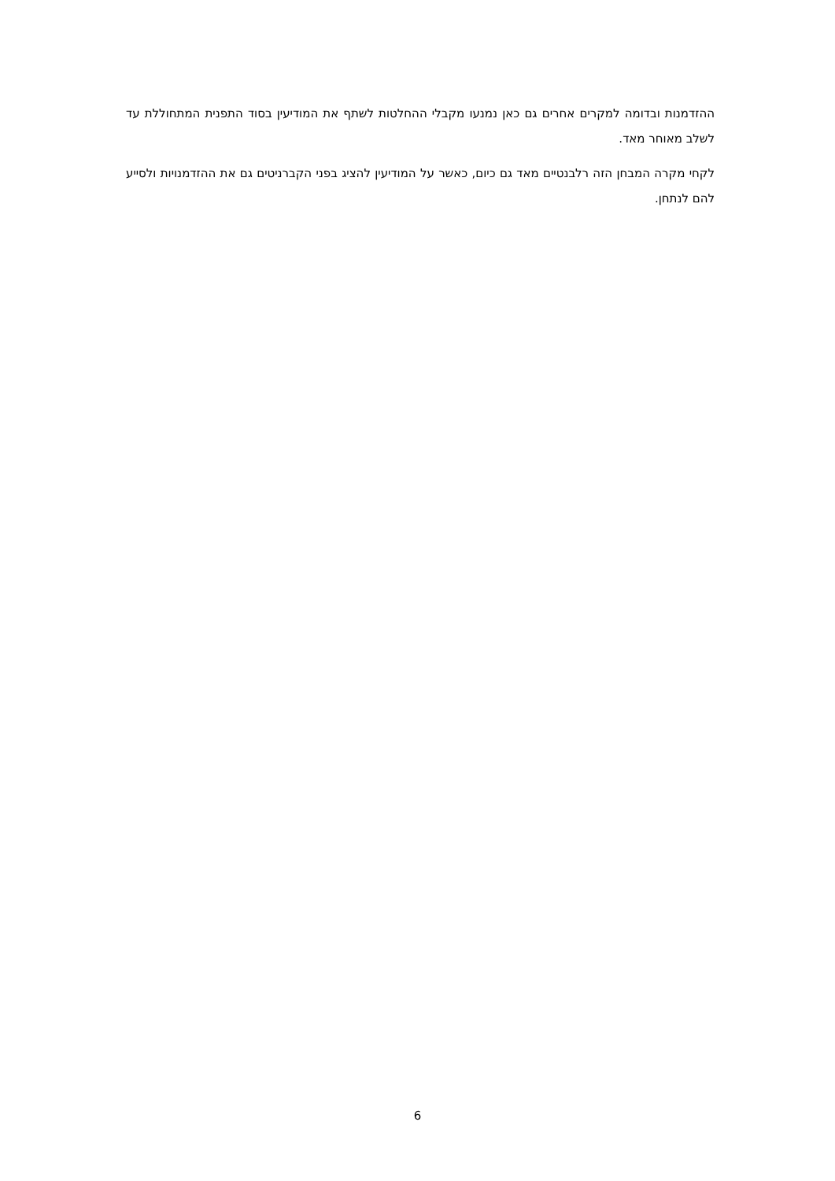ההזדמנות ובדומה למקרים אחרים גם כאן נמנעו מקבלי ההחלטות לשתף את המודיעין בסוד התפנית המתחוללת עד לשלב מאוחר מאד.
לקחי מקרה המבחן הזה רלבנטיים מאד גם כיום, כאשר על המודיעין להציג בפני הקברניטים גם את ההזדמנויות ולסייע להם לנתחן.
6